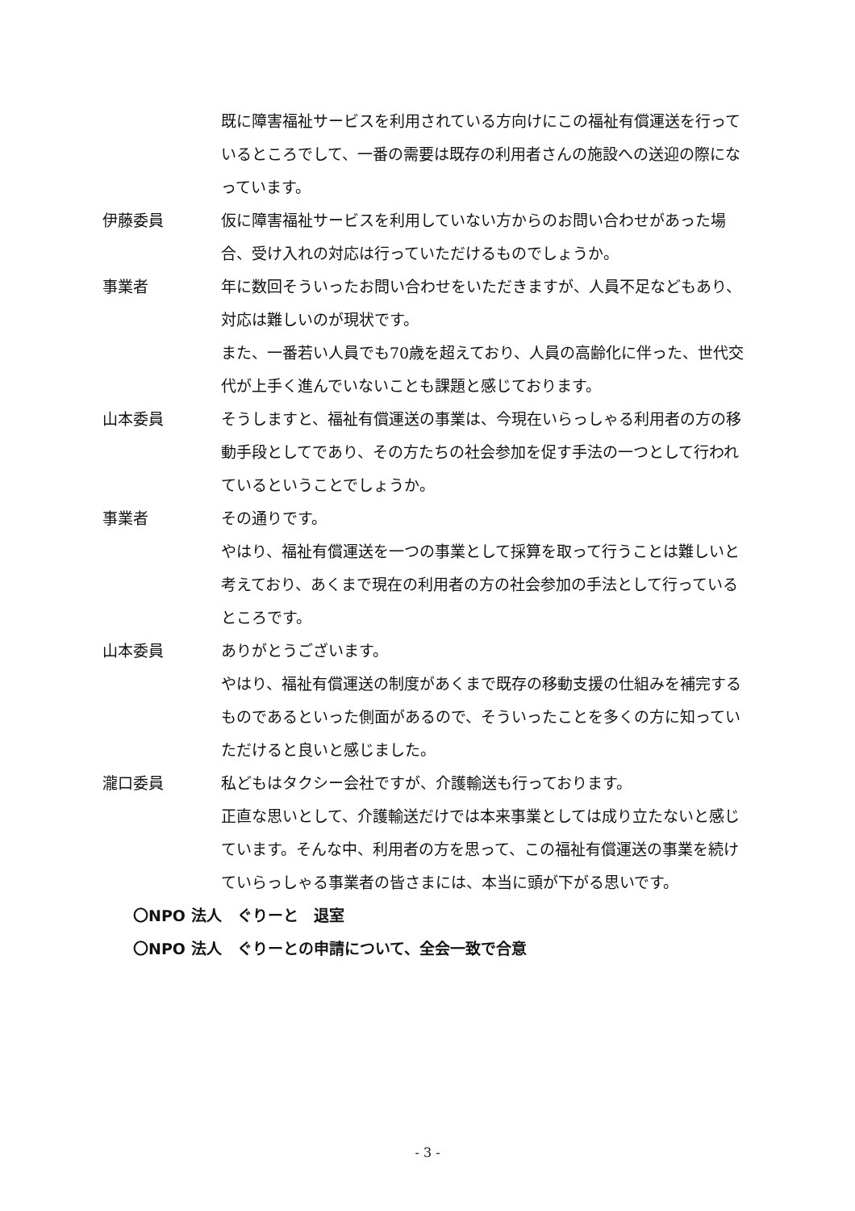既に障害福祉サービスを利用されている方向けにこの福祉有償運送を行っているところでして、一番の需要は既存の利用者さんの施設への送迎の際になっています。
伊藤委員 仮に障害福祉サービスを利用していない方からのお問い合わせがあった場合、受け入れの対応は行っていただけるものでしょうか。
事業者 年に数回そういったお問い合わせをいただきますが、人員不足などもあり、対応は難しいのが現状です。
また、一番若い人員でも70歳を超えており、人員の高齢化に伴った、世代交代が上手く進んでいないことも課題と感じております。
山本委員 そうしますと、福祉有償運送の事業は、今現在いらっしゃる利用者の方の移動手段としてであり、その方たちの社会参加を促す手法の一つとして行われているということでしょうか。
事業者 その通りです。
やはり、福祉有償運送を一つの事業として採算を取って行うことは難しいと考えており、あくまで現在の利用者の方の社会参加の手法として行っているところです。
山本委員 ありがとうございます。
やはり、福祉有償運送の制度があくまで既存の移動支援の仕組みを補完するものであるといった側面があるので、そういったことを多くの方に知っていただけると良いと感じました。
瀧口委員 私どもはタクシー会社ですが、介護輸送も行っております。
正直な思いとして、介護輸送だけでは本来事業としては成り立たないと感じています。そんな中、利用者の方を思って、この福祉有償運送の事業を続けていらっしゃる事業者の皆さまには、本当に頭が下がる思いです。
〇NPO 法人　ぐりーと　退室
〇NPO 法人　ぐりーとの申請について、全会一致で合意
- 3 -